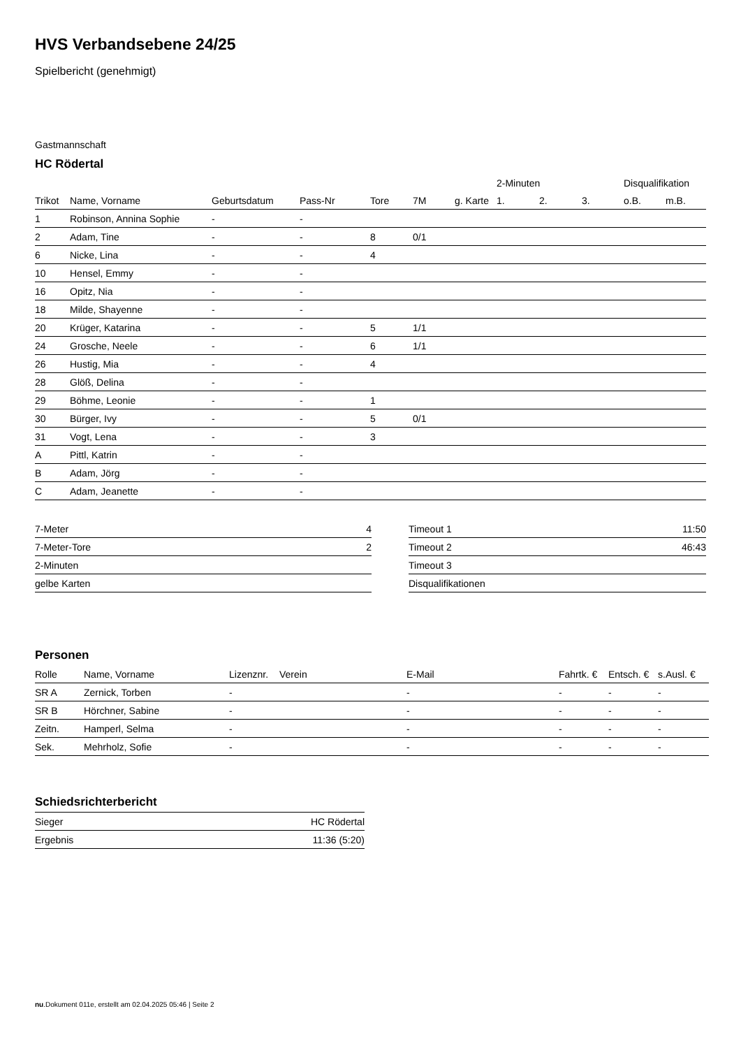HVS Verbandsebene 24/25
Spielbericht (genehmigt)
Gastmannschaft
HC Rödertal
| | | | | | | | 2-Minuten | | | Disqualifikation | |
| --- | --- | --- | --- | --- | --- | --- | --- | --- | --- | --- | --- |
| Trikot | Name, Vorname | Geburtsdatum | Pass-Nr | Tore | 7M | g. Karte | 1. | 2. | 3. | o.B. | m.B. |
| 1 | Robinson, Annina Sophie | - | - | | | | | | | | |
| 2 | Adam, Tine | - | - | 8 | 0/1 | | | | | | |
| 6 | Nicke, Lina | - | - | 4 | | | | | | | |
| 10 | Hensel, Emmy | - | - | | | | | | | | |
| 16 | Opitz, Nia | - | - | | | | | | | | |
| 18 | Milde, Shayenne | - | - | | | | | | | | |
| 20 | Krüger, Katarina | - | - | 5 | 1/1 | | | | | | |
| 24 | Grosche, Neele | - | - | 6 | 1/1 | | | | | | |
| 26 | Hustig, Mia | - | - | 4 | | | | | | | |
| 28 | Glöß, Delina | - | - | | | | | | | | |
| 29 | Böhme, Leonie | - | - | 1 | | | | | | | |
| 30 | Bürger, Ivy | - | - | 5 | 0/1 | | | | | | |
| 31 | Vogt, Lena | - | - | 3 | | | | | | | |
| A | Pittl, Katrin | - | - | | | | | | | | |
| B | Adam, Jörg | - | - | | | | | | | | |
| C | Adam, Jeanette | - | - | | | | | | | | |
| 7-Meter | 4 |
| 7-Meter-Tore | 2 |
| 2-Minuten | |
| gelbe Karten | |
| Timeout 1 | 11:50 |
| Timeout 2 | 46:43 |
| Timeout 3 | |
| Disqualifikationen | |
Personen
| Rolle | Name, Vorname | Lizenznr. | Verein | E-Mail | Fahrtk. € | Entsch. € | s.Ausl. € |
| --- | --- | --- | --- | --- | --- | --- | --- |
| SR A | Zernick, Torben | - | | - | - | - | - |
| SR B | Hörchner, Sabine | - | | - | - | - | - |
| Zeitn. | Hamperl, Selma | - | | - | - | - | - |
| Sek. | Mehrholz, Sofie | - | | - | - | - | - |
Schiedsrichterbericht
| Sieger | HC Rödertal |
| Ergebnis | 11:36 (5:20) |
nu.Dokument 011e, erstellt am 02.04.2025 05:46 | Seite 2